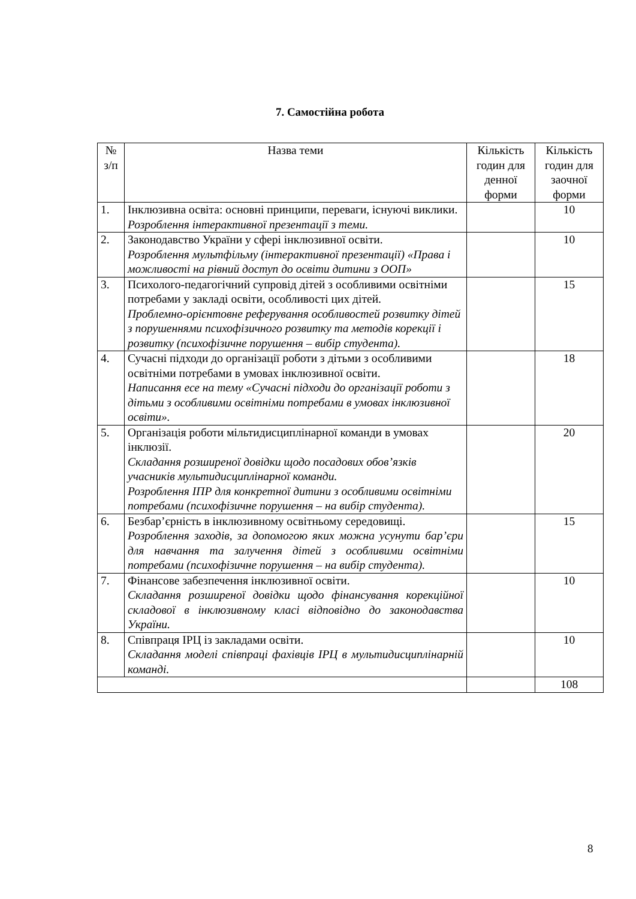7. Самостійна робота
| № з/п | Назва теми | Кількість годин для денної форми | Кількість годин для заочної форми |
| --- | --- | --- | --- |
| 1. | Інклюзивна освіта: основні принципи, переваги, існуючі виклики. Розроблення інтерактивної презентації з теми. | | 10 |
| 2. | Законодавство України у сфері інклюзивної освіти. Розроблення мультфільму (інтерактивної презентації) «Права і можливості на рівний доступ до освіти дитини з ООП» | | 10 |
| 3. | Психолого-педагогічний супровід дітей з особливими освітніми потребами у закладі освіти, особливості цих дітей. Проблемно-орієнтовне реферування особливостей розвитку дітей з порушеннями психофізичного розвитку та методів корекції і розвитку (психофізичне порушення – вибір студента). | | 15 |
| 4. | Сучасні підходи до організації роботи з дітьми з особливими освітніми потребами в умовах інклюзивної освіти. Написання есе на тему «Сучасні підходи до організації роботи з дітьми з особливими освітніми потребами в умовах інклюзивної освіти». | | 18 |
| 5. | Організація роботи мільтидисциплінарної команди в умовах інклюзії. Складання розширеної довідки щодо посадових обов’язків учасників мультидисциплінарної команди. Розроблення ІПР для конкретної дитини з особливими освітніми потребами (психофізичне порушення – на вибір студента). | | 20 |
| 6. | Безбар’єрність в інклюзивному освітньому середовищі. Розроблення заходів, за допомогою яких можна усунути бар’єри для навчання та залучення дітей з особливими освітніми потребами (психофізичне порушення – на вибір студента). | | 15 |
| 7. | Фінансове забезпечення інклюзивної освіти. Складання розширеної довідки щодо фінансування корекційної складової в інклюзивному класі відповідно до законодавства України. | | 10 |
| 8. | Співпраця ІРЦ із закладами освіти. Складання моделі співпраці фахівців ІРЦ в мультидисциплінарній команді. | | 10 |
| | | | 108 |
8